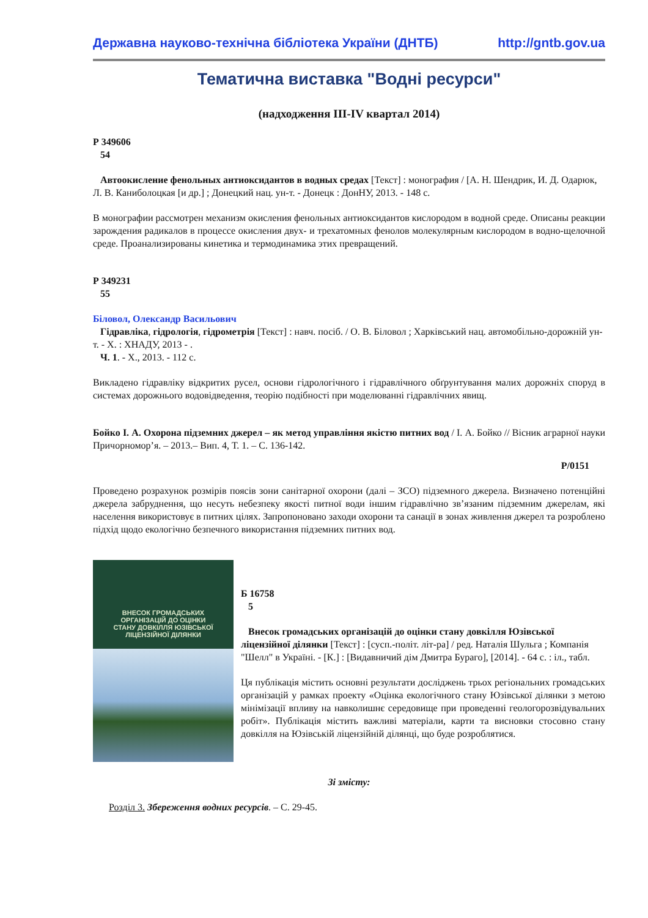Державна науково-технічна бібліотека України (ДНТБ) http://gntb.gov.ua
Тематична виставка "Водні ресурси"
(надходження ІІІ-ІV квартал 2014)
Р 349606
54
Автоокисление фенольных антиоксидантов в водных средах [Текст] : монография / [А. Н. Шендрик, И. Д. Одарюк, Л. В. Каниболоцкая [и др.] ; Донецкий нац. ун-т. - Донецк : ДонНУ, 2013. - 148 с.
В монографии рассмотрен механизм окисления фенольных антиоксидантов кислородом в водной среде. Описаны реакции зарождения радикалов в процессе окисления двух- и трехатомных фенолов молекулярным кислородом в водно-щелочной среде. Проанализированы кинетика и термодинамика этих превращений.
Р 349231
55
Біловол, Олександр Васильович
Гідравліка, гідрологія, гідрометрія [Текст] : навч. посіб. / О. В. Біловол ; Харківський нац. автомобільно-дорожній ун-т. - Х. : ХНАДУ, 2013 - .
Ч. 1. - Х., 2013. - 112 с.
Викладено гідравліку відкритих русел, основи гідрологічного і гідравлічного обґрунтування малих дорожніх споруд в системах дорожнього водовідведення, теорію подібності при моделюванні гідравлічних явищ.
Бойко І. А. Охорона підземних джерел – як метод управління якістю питних вод / І. А. Бойко // Вісник аграрної науки Причорномор’я. – 2013.– Вип. 4, Т. 1. – С. 136-142.
Р/0151
Проведено розрахунок розмірів поясів зони санітарної охорони (далі – ЗСО) підземного джерела. Визначено потенційні джерела забруднення, що несуть небезпеку якості питної води іншим гідравлічно зв’язаним підземним джерелам, які населення використовує в питних цілях. Запропоновано заходи охорони та санації в зонах живлення джерел та розроблено підхід щодо екологічно безпечного використання підземних питних вод.
ВНЕСОК ГРОМАДСЬКИХ
ОРГАНІЗАЦІЙ ДО ОЦІНКИ
СТАНУ ДОВКІЛЛЯ ЮЗІВСЬКОЇ
ЛІЦЕНЗІЙНОЇ ДІЛЯНКИ
Б 16758
5
Внесок громадських організацій до оцінки стану довкілля Юзівської ліцензійної ділянки [Текст] : [сусп.-політ. літ-ра] / ред. Наталія Шульга ; Компанія "Шелл" в Україні. - [К.] : [Видавничий дім Дмитра Бураго], [2014]. - 64 с. : іл., табл.
Ця публікація містить основні результати досліджень трьох регіональних громадських організацій у рамках проекту «Оцінка екологічного стану Юзівської ділянки з метою мінімізації впливу на навколишнє середовище при проведенні геологорозвідувальних робіт». Публікація містить важливі матеріали, карти та висновки стосовно стану довкілля на Юзівській ліцензійній ділянці, що буде розроблятися.
Зі змісту:
Розділ 3. Збереження водних ресурсів. – С. 29-45.